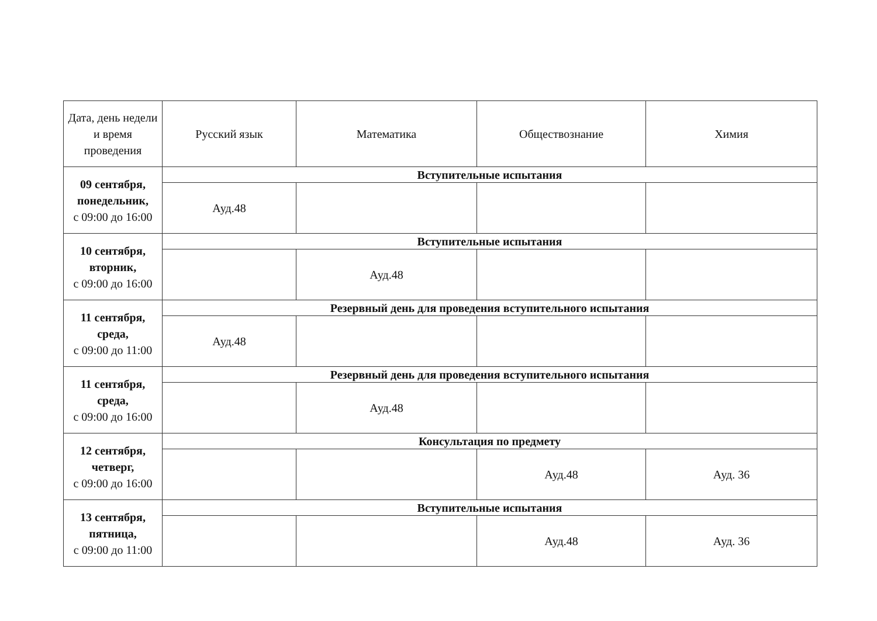| Дата, день недели и время проведения | Русский язык | Математика | Обществознание | Химия |
| --- | --- | --- | --- | --- |
| 09 сентября, понедельник, с 09:00 до 16:00 | Вступительные испытания | | | |
| | Ауд.48 | | | |
| 10 сентября, вторник, с 09:00 до 16:00 | Вступительные испытания | | | |
| | | Ауд.48 | | |
| 11 сентября, среда, с 09:00 до 11:00 | Резервный день для проведения вступительного испытания | | | |
| | Ауд.48 | | | |
| 11 сентября, среда, с 09:00 до 16:00 | Резервный день для проведения вступительного испытания | | | |
| | | Ауд.48 | | |
| 12 сентября, четверг, с 09:00 до 16:00 | Консультация по предмету | | | |
| | | | Ауд.48 | Ауд. 36 |
| 13 сентября, пятница, с 09:00 до 11:00 | Вступительные испытания | | | |
| | | | Ауд.48 | Ауд. 36 |